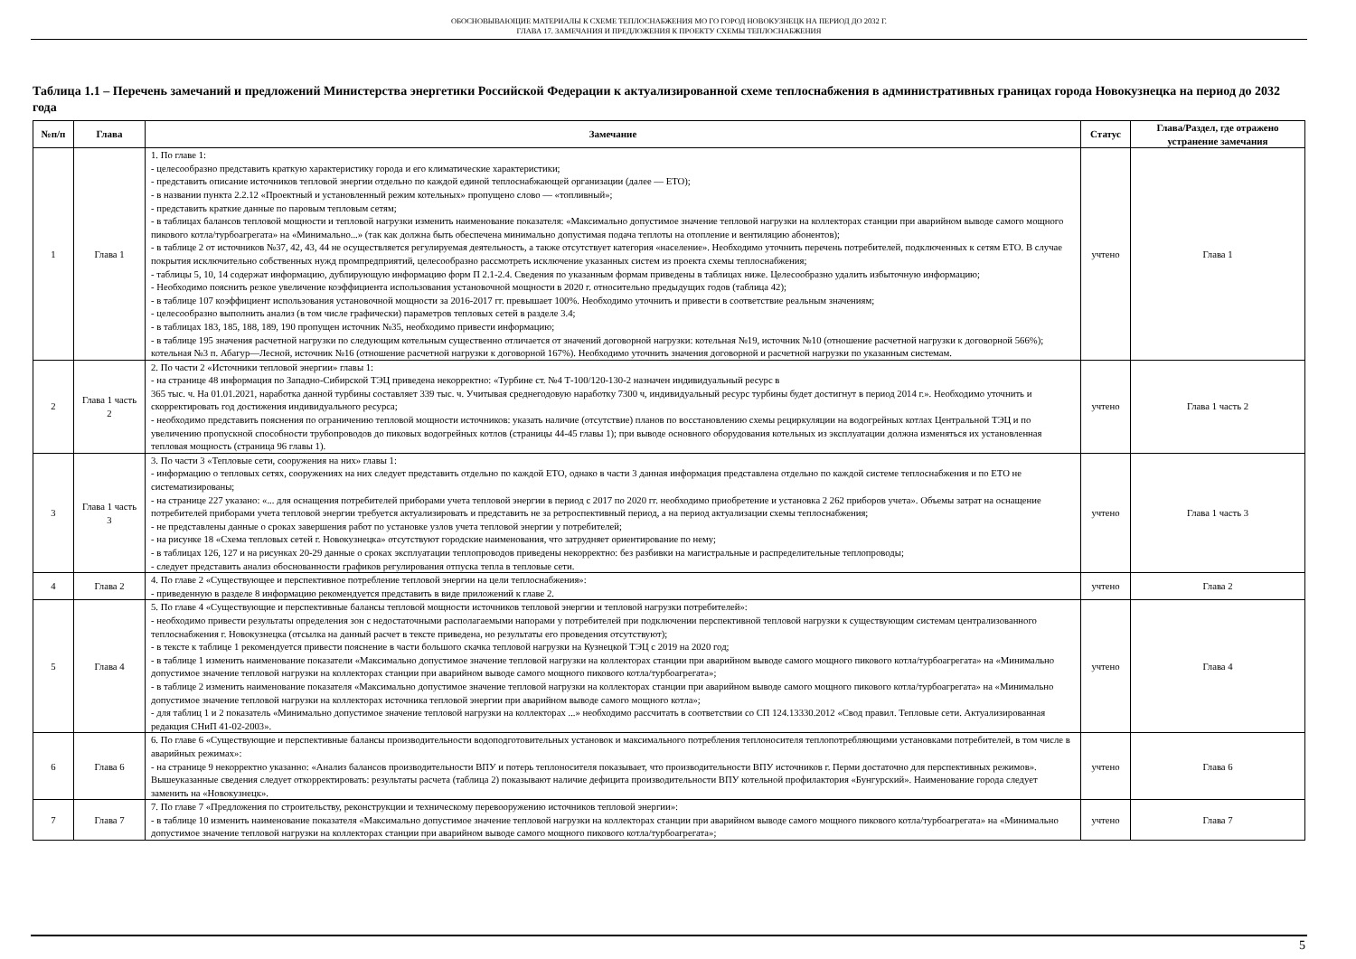ОБОСНОВЫВАЮЩИЕ МАТЕРИАЛЫ К СХЕМЕ ТЕПЛОСНАБЖЕНИЯ МО ГО ГОРОД НОВОКУЗНЕЦК НА ПЕРИОД ДО 2032 Г.
ГЛАВА 17. ЗАМЕЧАНИЯ И ПРЕДЛОЖЕНИЯ К ПРОЕКТУ СХЕМЫ ТЕПЛОСНАБЖЕНИЯ
Таблица 1.1 – Перечень замечаний и предложений Министерства энергетики Российской Федерации к актуализированной схеме теплоснабжения в административных границах города Новокузнецка на период до 2032 года
| №п/п | Глава | Замечание | Статус | Глава/Раздел, где отражено устранение замечания |
| --- | --- | --- | --- | --- |
| 1 | Глава 1 | 1. По главе 1: - целесообразно представить краткую характеристику города и его климатические характеристики; - представить описание источников тепловой энергии отдельно по каждой единой теплоснабжающей организации (далее — ЕТО); - в названии пункта 2.2.12 «Проектный и установленный режим котельных» пропущено слово — «топливный»; - представить краткие данные по паровым тепловым сетям; - в таблицах балансов тепловой мощности и тепловой нагрузки изменить наименование показателя: «Максимально допустимое значение тепловой нагрузки на коллекторах станции при аварийном выводе самого мощного пикового котла/турбоагрегата» на «Минимально...» (так как должна быть обеспечена минимально допустимая подача теплоты на отопление и вентиляцию абонентов); - в таблице 2 от источников №37, 42, 43, 44 не осуществляется регулируемая деятельность, а также отсутствует категория «население». Необходимо уточнить перечень потребителей, подключенных к сетям ЕТО. В случае покрытия исключительно собственных нужд промпредприятий, целесообразно рассмотреть исключение указанных систем из проекта схемы теплоснабжения; - таблицы 5, 10, 14 содержат информацию, дублирующую информацию форм П 2.1-2.4. Сведения по указанным формам приведены в таблицах ниже. Целесообразно удалить избыточную информацию; - Необходимо пояснить резкое увеличение коэффициента использования установочной мощности в 2020 г. относительно предыдущих годов (таблица 42); - в таблице 107 коэффициент использования установочной мощности за 2016-2017 гг. превышает 100%. Необходимо уточнить и привести в соответствие реальным значениям; - целесообразно выполнить анализ (в том числе графически) параметров тепловых сетей в разделе 3.4; - в таблицах 183, 185, 188, 189, 190 пропущен источник №35, необходимо привести информацию; - в таблице 195 значения расчетной нагрузки по следующим котельным существенно отличается от значений договорной нагрузки: котельная №19, источник №10 (отношение расчетной нагрузки к договорной 566%); котельная №3 п. Абагур—Лесной, источник №16 (отношение расчетной нагрузки к договорной 167%). Необходимо уточнить значения договорной и расчетной нагрузки по указанным системам. | учтено | Глава 1 |
| 2 | Глава 1 часть 2 | 2. По части 2 «Источники тепловой энергии» главы 1: - на странице 48 информация по Западно-Сибирской ТЭЦ приведена некорректно: «Турбине ст. №4 Т-100/120-130-2 назначен индивидуальный ресурс в 365 тыс. ч. На 01.01.2021, наработка данной турбины составляет 339 тыс. ч. Учитывая среднегодовую наработку 7300 ч, индивидуальный ресурс турбины будет достигнут в период 2014 г.». Необходимо уточнить и скорректировать год достижения индивидуального ресурса; - необходимо представить пояснения по ограничению тепловой мощности источников: указать наличие (отсутствие) планов по восстановлению схемы рециркуляции на водогрейных котлах Центральной ТЭЦ и по увеличению пропускной способности трубопроводов до пиковых водогрейных котлов (страницы 44-45 главы 1); при выводе основного оборудования котельных из эксплуатации должна изменяться их установленная тепловая мощность (страница 96 главы 1). | учтено | Глава 1 часть 2 |
| 3 | Глава 1 часть 3 | 3. По части 3 «Тепловые сети, сооружения на них» главы 1: - информацию о тепловых сетях, сооружениях на них следует представить отдельно по каждой ЕТО, однако в части 3 данная информация представлена отдельно по каждой системе теплоснабжения и по ЕТО не систематизированы; - на странице 227 указано: «... для оснащения потребителей приборами учета тепловой энергии в период с 2017 по 2020 гг. необходимо приобретение и установка 2 262 приборов учета». Объемы затрат на оснащение потребителей приборами учета тепловой энергии требуется актуализировать и представить не за ретроспективный период, а на период актуализации схемы теплоснабжения; - не представлены данные о сроках завершения работ по установке узлов учета тепловой энергии у потребителей; - на рисунке 18 «Схема тепловых сетей г. Новокузнецка» отсутствуют городские наименования, что затрудняет ориентирование по нему; - в таблицах 126, 127 и на рисунках 20-29 данные о сроках эксплуатации теплопроводов приведены некорректно: без разбивки на магистральные и распределительные теплопроводы; - следует представить анализ обоснованности графиков регулирования отпуска тепла в тепловые сети. | учтено | Глава 1 часть 3 |
| 4 | Глава 2 | 4. По главе 2 «Существующее и перспективное потребление тепловой энергии на цели теплоснабжения»: - приведенную в разделе 8 информацию рекомендуется представить в виде приложений к главе 2. | учтено | Глава 2 |
| 5 | Глава 4 | 5. По главе 4 «Существующие и перспективные балансы тепловой мощности источников тепловой энергии и тепловой нагрузки потребителей»: - необходимо привести результаты определения зон с недостаточными располагаемыми напорами у потребителей при подключении перспективной тепловой нагрузки к существующим системам централизованного теплоснабжения г. Новокузнецка (отсылка на данный расчет в тексте приведена, но результаты его проведения отсутствуют); - в тексте к таблице 1 рекомендуется привести пояснение в части большого скачка тепловой нагрузки на Кузнецкой ТЭЦ с 2019 на 2020 год; - в таблице 1 изменить наименование показатели «Максимально допустимое значение тепловой нагрузки на коллекторах станции при аварийном выводе самого мощного пикового котла/турбоагрегата» на «Минимально допустимое значение тепловой нагрузки на коллекторах станции при аварийном выводе самого мощного пикового котла/турбоагрегата»; - в таблице 2 изменить наименование показателя «Максимально допустимое значение тепловой нагрузки на коллекторах станции при аварийном выводе самого мощного пикового котла/турбоагрегата» на «Минимально допустимое значение тепловой нагрузки на коллекторах источника тепловой энергии при аварийном выводе самого мощного котла»; - для таблиц 1 и 2 показатель «Минимально допустимое значение тепловой нагрузки на коллекторах ...» необходимо рассчитать в соответствии со СП 124.13330.2012 «Свод правил. Тепловые сети. Актуализированная редакция СНиП 41-02-2003». | учтено | Глава 4 |
| 6 | Глава 6 | 6. По главе 6 «Существующие и перспективные балансы производительности водоподготовительных установок и максимального потребления теплоносителя теплопотребляющими установками потребителей, в том числе в аварийных режимах»: - на странице 9 некорректно указанно: «Анализ балансов производительности ВПУ и потерь теплоносителя показывает, что производительности ВПУ источников г. Перми достаточно для перспективных режимов». Вышеуказанные сведения следует откорректировать: результаты расчета (таблица 2) показывают наличие дефицита производительности ВПУ котельной профилактория «Бунгурский». Наименование города следует заменить на «Новокузнецк». | учтено | Глава 6 |
| 7 | Глава 7 | 7. По главе 7 «Предложения по строительству, реконструкции и техническому перевооружению источников тепловой энергии»: - в таблице 10 изменить наименование показателя «Максимально допустимое значение тепловой нагрузки на коллекторах станции при аварийном выводе самого мощного пикового котла/турбоагрегата» на «Минимально допустимое значение тепловой нагрузки на коллекторах станции при аварийном выводе самого мощного пикового котла/турбоагрегата»; | учтено | Глава 7 |
5